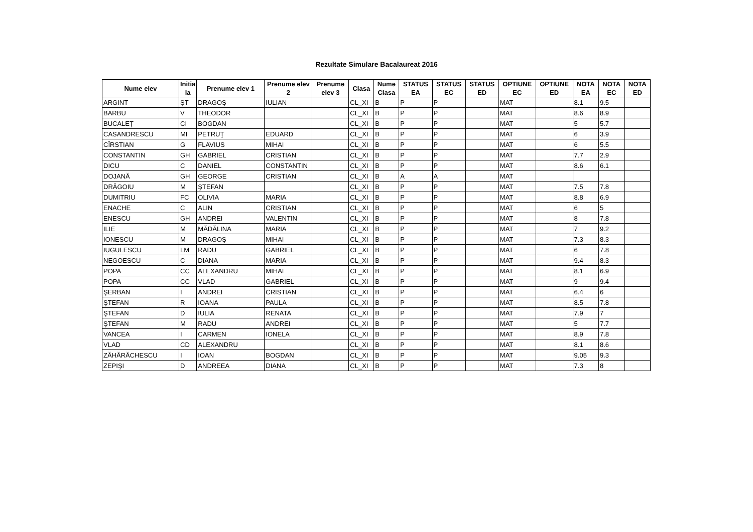Rezultate Simulare Bacalaureat 2016
| Nume elev | Initia la | Prenume elev 1 | Prenume elev 2 | Prenume elev 3 | Clasa | Nume Clasa | STATUS EA | STATUS EC | STATUS ED | OPTIUNE EC | OPTIUNE ED | NOTA EA | NOTA EC | NOTA ED |
| --- | --- | --- | --- | --- | --- | --- | --- | --- | --- | --- | --- | --- | --- | --- |
| ARGINT | ŞT | DRAGOŞ | IULIAN | | CL_XI | B | P | P | | MAT | | 8.1 | 9.5 | |
| BARBU | V | THEODOR | | | CL_XI | B | P | P | | MAT | | 8.6 | 8.9 | |
| BUCALEŢ | CI | BOGDAN | | | CL_XI | B | P | P | | MAT | | 5 | 5.7 | |
| CASANDRESCU | MI | PETRUŢ | EDUARD | | CL_XI | B | P | P | | MAT | | 6 | 3.9 | |
| CÎRSTIAN | G | FLAVIUS | MIHAI | | CL_XI | B | P | P | | MAT | | 6 | 5.5 | |
| CONSTANTIN | GH | GABRIEL | CRISTIAN | | CL_XI | B | P | P | | MAT | | 7.7 | 2.9 | |
| DICU | C | DANIEL | CONSTANTIN | | CL_XI | B | P | P | | MAT | | 8.6 | 6.1 | |
| DOJANĂ | GH | GEORGE | CRISTIAN | | CL_XI | B | A | A | | MAT | | | | |
| DRĂGOIU | M | ŞTEFAN | | | CL_XI | B | P | P | | MAT | | 7.5 | 7.8 | |
| DUMITRIU | FC | OLIVIA | MARIA | | CL_XI | B | P | P | | MAT | | 8.8 | 6.9 | |
| ENACHE | C | ALIN | CRISTIAN | | CL_XI | B | P | P | | MAT | | 6 | 5 | |
| ENESCU | GH | ANDREI | VALENTIN | | CL_XI | B | P | P | | MAT | | 8 | 7.8 | |
| ILIE | M | MĂDĂLINA | MARIA | | CL_XI | B | P | P | | MAT | | 7 | 9.2 | |
| IONESCU | M | DRAGOŞ | MIHAI | | CL_XI | B | P | P | | MAT | | 7.3 | 8.3 | |
| IUGULESCU | LM | RADU | GABRIEL | | CL_XI | B | P | P | | MAT | | 6 | 7.8 | |
| NEGOESCU | C | DIANA | MARIA | | CL_XI | B | P | P | | MAT | | 9.4 | 8.3 | |
| POPA | CC | ALEXANDRU | MIHAI | | CL_XI | B | P | P | | MAT | | 8.1 | 6.9 | |
| POPA | CC | VLAD | GABRIEL | | CL_XI | B | P | P | | MAT | | 9 | 9.4 | |
| ŞERBAN | I | ANDREI | CRISTIAN | | CL_XI | B | P | P | | MAT | | 6.4 | 6 | |
| ŞTEFAN | R | IOANA | PAULA | | CL_XI | B | P | P | | MAT | | 8.5 | 7.8 | |
| ŞTEFAN | D | IULIA | RENATA | | CL_XI | B | P | P | | MAT | | 7.9 | 7 | |
| ŞTEFAN | M | RADU | ANDREI | | CL_XI | B | P | P | | MAT | | 5 | 7.7 | |
| VANCEA | I | CARMEN | IONELA | | CL_XI | B | P | P | | MAT | | 8.9 | 7.8 | |
| VLAD | CD | ALEXANDRU | | | CL_XI | B | P | P | | MAT | | 8.1 | 8.6 | |
| ZĂHĂRĂCHESCU | I | IOAN | BOGDAN | | CL_XI | B | P | P | | MAT | | 9.05 | 9.3 | |
| ZEPIŞI | D | ANDREEA | DIANA | | CL_XI | B | P | P | | MAT | | 7.3 | 8 | |